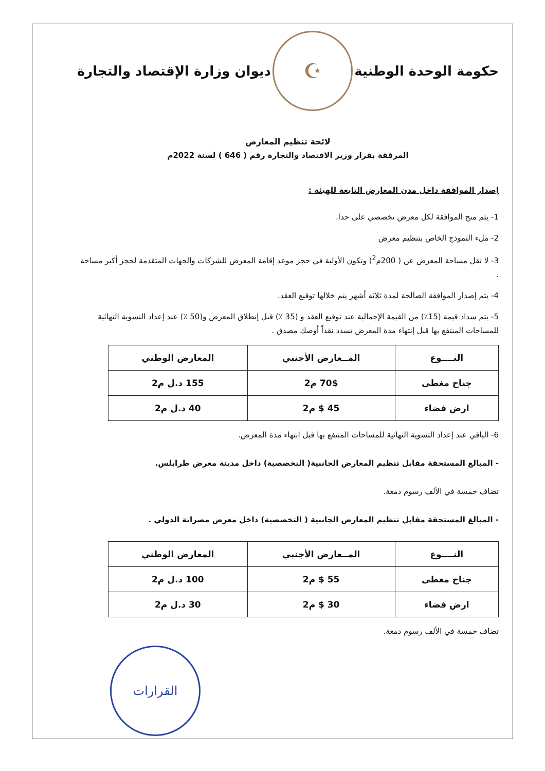حكومة الوحدة الوطنية
☪
ديوان وزارة الإقتصاد والتجارة
لائحة تنظيم المعارض
المرفقة بقرار وزير الاقتصاد والتجارة رقم ( 646 ) لسنة 2022م
إصدار الموافقة داخل مدن المعارض التابعة للهيئة :
1- يتم منح الموافقة لكل معرض تخصصي على حدا.
2- ملء النموذج الخاص بتنظيم معرض
3- لا تقل مساحة المعرض عن ( 200م<sup>2</sup>) وتكون الأولية في حجز موعد إقامة المعرض للشركات والجهات المتقدمة لحجز أكبر مساحة .
4- يتم إصدار الموافقة الصالحة لمدة ثلاثة أشهر يتم خلالها توقيع العقد.
5- يتم سداد قيمة (15٪) من القيمة الإجمالية عند توقيع العقد و (35 ٪) قبل إنطلاق المعرض و(50 ٪) عند إعداد التسوية النهائية للمساحات المنتفع بها قبل إنتهاء مدة المعرض تسدد نقداً أوصك مصدق .
| النــــوع | المــعارض الأجنبي | المعارض الوطني |
| --- | --- | --- |
| جناح مغطى | 70$ م2 | 155 د.ل م2 |
| ارض فضاء | 45 $ م2 | 40 د.ل م2 |
6- الباقي عند إعداد التسوية النهائية للمساحات المنتفع بها قبل انتهاء مدة المعرض.
- المبالغ المستحقة مقابل تنظيم المعارض الجانبية( التخصصية) داخل مدينة معرض طرابلس.
تضاف خمسة في الألف رسوم دمغة.
- المبالغ المستحقة مقابل تنظيم المعارض الجانبية ( التخصصية) داخل معرض مصراتة الدولي .
| النــــوع | المــعارض الأجنبي | المعارض الوطني |
| --- | --- | --- |
| جناح مغطى | 55 $ م2 | 100 د.ل م2 |
| ارض فضاء | 30 $ م2 | 30 د.ل م2 |
تضاف خمسة في الألف رسوم دمغة.
القرارات